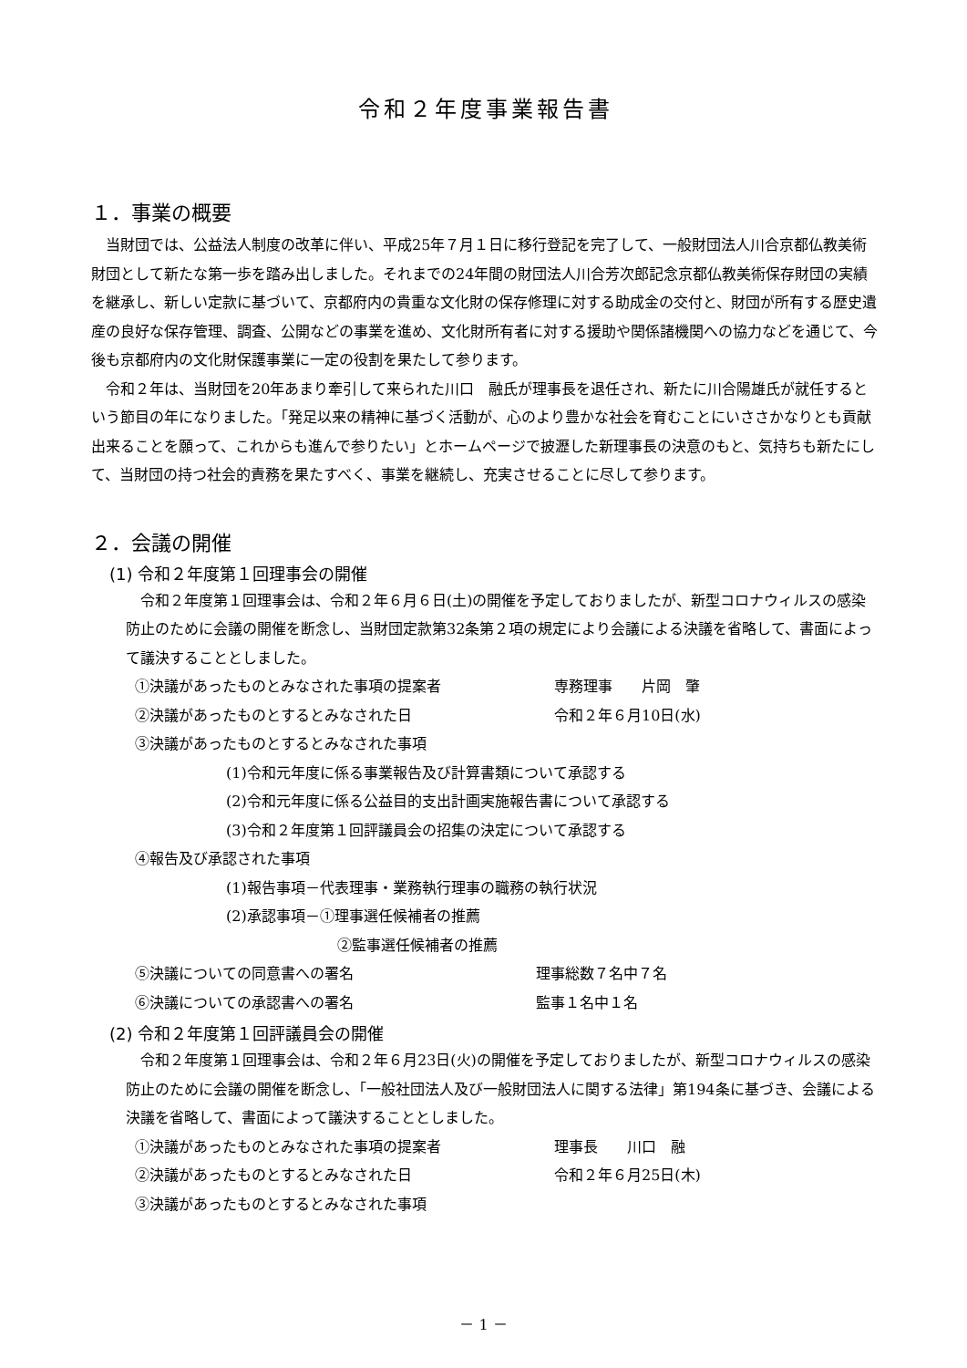令和２年度事業報告書
１．事業の概要
当財団では、公益法人制度の改革に伴い、平成25年７月１日に移行登記を完了して、一般財団法人川合京都仏教美術財団として新たな第一歩を踏み出しました。それまでの24年間の財団法人川合芳次郎記念京都仏教美術保存財団の実績を継承し、新しい定款に基づいて、京都府内の貴重な文化財の保存修理に対する助成金の交付と、財団が所有する歴史遺産の良好な保存管理、調査、公開などの事業を進め、文化財所有者に対する援助や関係諸機関への協力などを通じて、今後も京都府内の文化財保護事業に一定の役割を果たして参ります。
令和２年は、当財団を20年あまり牽引して来られた川口　融氏が理事長を退任され、新たに川合陽雄氏が就任するという節目の年になりました。「発足以来の精神に基づく活動が、心のより豊かな社会を育むことにいささかなりとも貢献出来ることを願って、これからも進んで参りたい」とホームページで披瀝した新理事長の決意のもと、気持ちも新たにして、当財団の持つ社会的責務を果たすべく、事業を継続し、充実させることに尽して参ります。
２．会議の開催
(1) 令和２年度第１回理事会の開催
令和２年度第１回理事会は、令和２年６月６日(土)の開催を予定しておりましたが、新型コロナウィルスの感染防止のために会議の開催を断念し、当財団定款第32条第２項の規定により会議による決議を省略して、書面によって議決することとしました。
①決議があったものとみなされた事項の提案者 専務理事　　片岡　肇
②決議があったものとするとみなされた日 令和２年６月10日(水)
③決議があったものとするとみなされた事項
(1)令和元年度に係る事業報告及び計算書類について承認する
(2)令和元年度に係る公益目的支出計画実施報告書について承認する
(3)令和２年度第１回評議員会の招集の決定について承認する
④報告及び承認された事項
(1)報告事項－代表理事・業務執行理事の職務の執行状況
(2)承認事項－①理事選任候補者の推薦
②監事選任候補者の推薦
⑤決議についての同意書への署名 理事総数７名中７名
⑥決議についての承認書への署名 監事１名中１名
(2) 令和２年度第１回評議員会の開催
令和２年度第１回理事会は、令和２年６月23日(火)の開催を予定しておりましたが、新型コロナウィルスの感染防止のために会議の開催を断念し、「一般社団法人及び一般財団法人に関する法律」第194条に基づき、会議による決議を省略して、書面によって議決することとしました。
①決議があったものとみなされた事項の提案者 理事長　　川口　融
②決議があったものとするとみなされた日 令和２年６月25日(木)
③決議があったものとするとみなされた事項
－ 1 －